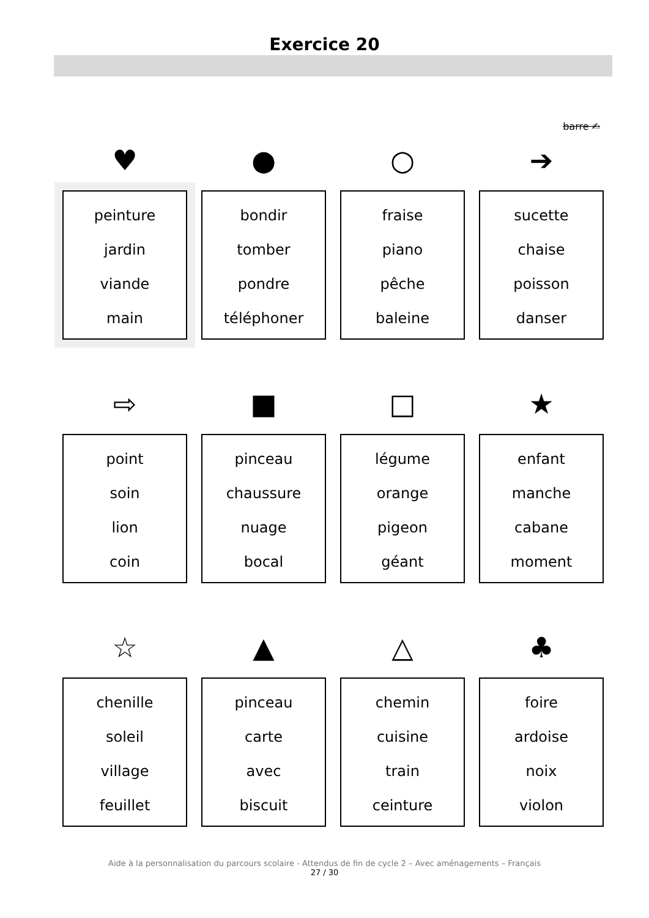Exercice 20
barre ✍
♥
peinture
jardin
viande
main
●
bondir
tomber
pondre
téléphoner
○
fraise
piano
pêche
baleine
➔
sucette
chaise
poisson
danser
⇨
point
soin
lion
coin
■
pinceau
chaussure
nuage
bocal
□
légume
orange
pigeon
géant
★
enfant
manche
cabane
moment
☆
chenille
soleil
village
feuillet
▲
pinceau
carte
avec
biscuit
△
chemin
cuisine
train
ceinture
♣
foire
ardoise
noix
violon
Aide à la personnalisation du parcours scolaire - Attendus de fin de cycle 2 – Avec aménagements – Français
27 / 30